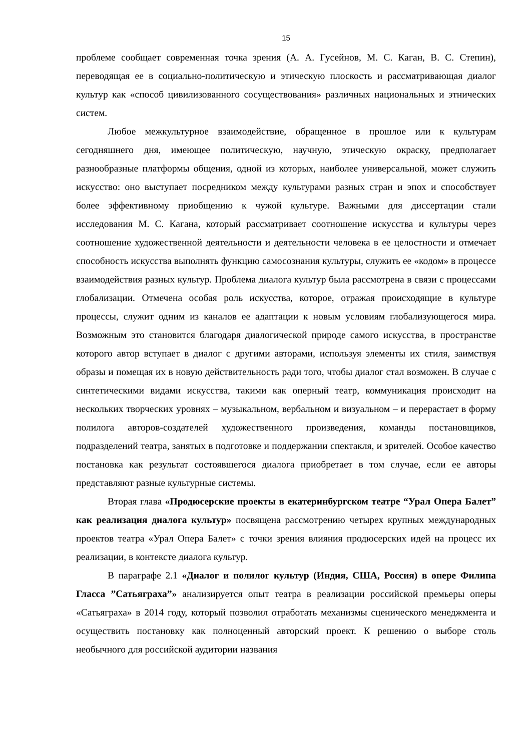15
проблеме сообщает современная точка зрения (А. А. Гусейнов, М. С. Каган, В. С. Степин), переводящая ее в социально-политическую и этическую плоскость и рассматривающая диалог культур как «способ цивилизованного сосуществования» различных национальных и этнических систем.
Любое межкультурное взаимодействие, обращенное в прошлое или к культурам сегодняшнего дня, имеющее политическую, научную, этическую окраску, предполагает разнообразные платформы общения, одной из которых, наиболее универсальной, может служить искусство: оно выступает посредником между культурами разных стран и эпох и способствует более эффективному приобщению к чужой культуре. Важными для диссертации стали исследования М. С. Кагана, который рассматривает соотношение искусства и культуры через соотношение художественной деятельности и деятельности человека в ее целостности и отмечает способность искусства выполнять функцию самосознания культуры, служить ее «кодом» в процессе взаимодействия разных культур. Проблема диалога культур была рассмотрена в связи с процессами глобализации. Отмечена особая роль искусства, которое, отражая происходящие в культуре процессы, служит одним из каналов ее адаптации к новым условиям глобализующегося мира. Возможным это становится благодаря диалогической природе самого искусства, в пространстве которого автор вступает в диалог с другими авторами, используя элементы их стиля, заимствуя образы и помещая их в новую действительность ради того, чтобы диалог стал возможен. В случае с синтетическими видами искусства, такими как оперный театр, коммуникация происходит на нескольких творческих уровнях – музыкальном, вербальном и визуальном – и перерастает в форму полилога авторов-создателей художественного произведения, команды постановщиков, подразделений театра, занятых в подготовке и поддержании спектакля, и зрителей. Особое качество постановка как результат состоявшегося диалога приобретает в том случае, если ее авторы представляют разные культурные системы.
Вторая глава «Продюсерские проекты в екатеринбургском театре “Урал Опера Балет” как реализация диалога культур» посвящена рассмотрению четырех крупных международных проектов театра «Урал Опера Балет» с точки зрения влияния продюсерских идей на процесс их реализации, в контексте диалога культур.
В параграфе 2.1 «Диалог и полилог культур (Индия, США, Россия) в опере Филипа Гласса ”Сатьяграха”» анализируется опыт театра в реализации российской премьеры оперы «Сатьяграха» в 2014 году, который позволил отработать механизмы сценического менеджмента и осуществить постановку как полноценный авторский проект. К решению о выборе столь необычного для российской аудитории названия